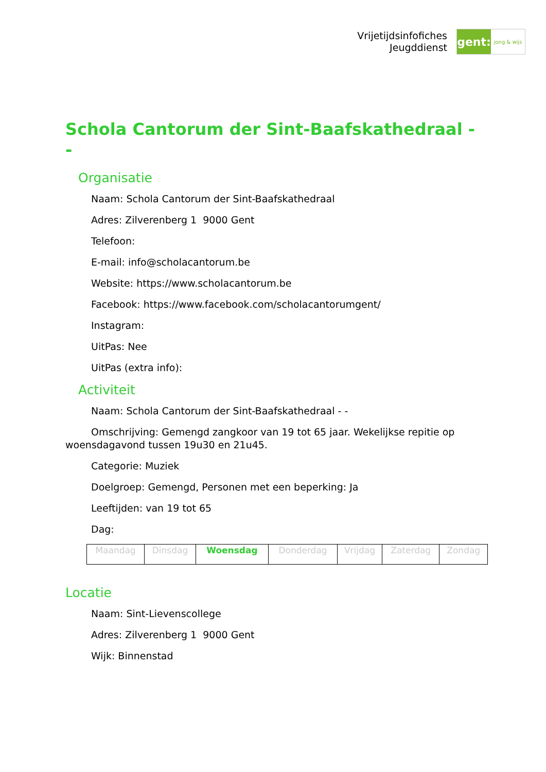Vrijetijdsinfofiches
Jeugddienst
gent:
jong & wijs
Schola Cantorum der Sint-Baafskathedraal - -
Organisatie
Naam: Schola Cantorum der Sint-Baafskathedraal
Adres: Zilverenberg 1 9000 Gent
Telefoon:
E-mail: info@scholacantorum.be
Website: https://www.scholacantorum.be
Facebook: https://www.facebook.com/scholacantorumgent/
Instagram:
UitPas: Nee
UitPas (extra info):
Activiteit
Naam: Schola Cantorum der Sint-Baafskathedraal - -
Omschrijving: Gemengd zangkoor van 19 tot 65 jaar. Wekelijkse repitie op woensdagavond tussen 19u30 en 21u45.
Categorie: Muziek
Doelgroep: Gemengd, Personen met een beperking: Ja
Leeftijden: van 19 tot 65
Dag:
| Maandag | Dinsdag | Woensdag | Donderdag | Vrijdag | Zaterdag | Zondag |
Locatie
Naam: Sint-Lievenscollege
Adres: Zilverenberg 1 9000 Gent
Wijk: Binnenstad